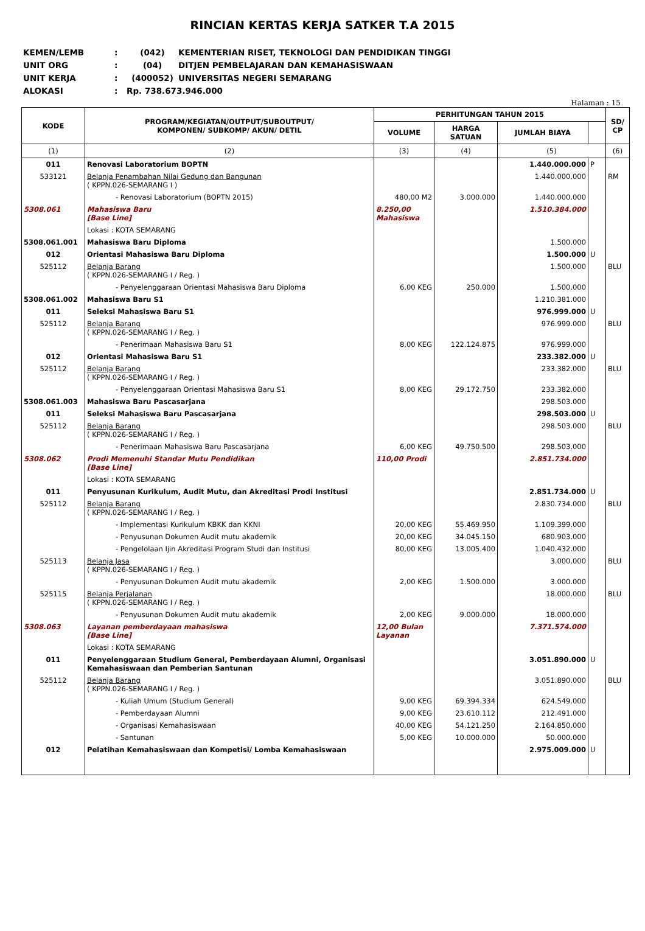RINCIAN KERTAS KERJA SATKER T.A 2015
KEMEN/LEMB: (042) KEMENTERIAN RISET, TEKNOLOGI DAN PENDIDIKAN TINGGI
UNIT ORG: (04) DITJEN PEMBELAJARAN DAN KEMAHASISWAAN
UNIT KERJA: (400052) UNIVERSITAS NEGERI SEMARANG
ALOKASI: Rp. 738.673.946.000
Halaman : 15
| KODE | PROGRAM/KEGIATAN/OUTPUT/SUBOUTPUT/ KOMPONEN/ SUBKOMP/ AKUN/ DETIL | PERHITUNGAN TAHUN 2015 | | | | SD/ CP |
| --- | --- | --- | --- | --- | --- | --- |
| | | VOLUME | HARGA SATUAN | JUMLAH BIAYA | | |
| (1) | (2) | (3) | (4) | (5) | | (6) |
| 011 | Renovasi Laboratorium BOPTN | | | 1.440.000.000 | P | |
| 533121 | Belanja Penambahan Nilai Gedung dan Bangunan ( KPPN.026-SEMARANG I ) | | | 1.440.000.000 | | RM |
| | - Renovasi Laboratorium (BOPTN 2015) | 480,00 M2 | 3.000.000 | 1.440.000.000 | | |
| 5308.061 | Mahasiswa Baru [Base Line] | 8.250,00 Mahasiswa | | 1.510.384.000 | | |
| | Lokasi : KOTA SEMARANG | | | | | |
| 5308.061.001 | Mahasiswa Baru Diploma | | | 1.500.000 | | |
| 012 | Orientasi Mahasiswa Baru Diploma | | | 1.500.000 | U | |
| 525112 | Belanja Barang ( KPPN.026-SEMARANG I / Reg. ) | | | 1.500.000 | | BLU |
| | - Penyelenggaraan Orientasi Mahasiswa Baru Diploma | 6,00 KEG | 250.000 | 1.500.000 | | |
| 5308.061.002 | Mahasiswa Baru S1 | | | 1.210.381.000 | | |
| 011 | Seleksi Mahasiswa Baru S1 | | | 976.999.000 | U | |
| 525112 | Belanja Barang ( KPPN.026-SEMARANG I / Reg. ) | | | 976.999.000 | | BLU |
| | - Penerimaan Mahasiswa Baru S1 | 8,00 KEG | 122.124.875 | 976.999.000 | | |
| 012 | Orientasi Mahasiswa Baru S1 | | | 233.382.000 | U | |
| 525112 | Belanja Barang ( KPPN.026-SEMARANG I / Reg. ) | | | 233.382.000 | | BLU |
| | - Penyelenggaraan Orientasi Mahasiswa Baru S1 | 8,00 KEG | 29.172.750 | 233.382.000 | | |
| 5308.061.003 | Mahasiswa Baru Pascasarjana | | | 298.503.000 | | |
| 011 | Seleksi Mahasiswa Baru Pascasarjana | | | 298.503.000 | U | |
| 525112 | Belanja Barang ( KPPN.026-SEMARANG I / Reg. ) | | | 298.503.000 | | BLU |
| | - Penerimaan Mahasiswa Baru Pascasarjana | 6,00 KEG | 49.750.500 | 298.503.000 | | |
| 5308.062 | Prodi Memenuhi Standar Mutu Pendidikan [Base Line] | 110,00 Prodi | | 2.851.734.000 | | |
| | Lokasi : KOTA SEMARANG | | | | | |
| 011 | Penyusunan Kurikulum, Audit Mutu, dan Akreditasi Prodi Institusi | | | 2.851.734.000 | U | |
| 525112 | Belanja Barang ( KPPN.026-SEMARANG I / Reg. ) | | | 2.830.734.000 | | BLU |
| | - Implementasi Kurikulum KBKK dan KKNI | 20,00 KEG | 55.469.950 | 1.109.399.000 | | |
| | - Penyusunan Dokumen Audit mutu akademik | 20,00 KEG | 34.045.150 | 680.903.000 | | |
| | - Pengelolaan Ijin Akreditasi Program Studi dan Institusi | 80,00 KEG | 13.005.400 | 1.040.432.000 | | |
| 525113 | Belanja Jasa ( KPPN.026-SEMARANG I / Reg. ) | | | 3.000.000 | | BLU |
| | - Penyusunan Dokumen Audit mutu akademik | 2,00 KEG | 1.500.000 | 3.000.000 | | |
| 525115 | Belanja Perjalanan ( KPPN.026-SEMARANG I / Reg. ) | | | 18.000.000 | | BLU |
| | - Penyusunan Dokumen Audit mutu akademik | 2,00 KEG | 9.000.000 | 18.000.000 | | |
| 5308.063 | Layanan pemberdayaan mahasiswa [Base Line] | 12,00 Bulan Layanan | | 7.371.574.000 | | |
| | Lokasi : KOTA SEMARANG | | | | | |
| 011 | Penyelenggaraan Studium General, Pemberdayaan Alumni, Organisasi Kemahasiswaan dan Pemberian Santunan | | | 3.051.890.000 | U | |
| 525112 | Belanja Barang ( KPPN.026-SEMARANG I / Reg. ) | | | 3.051.890.000 | | BLU |
| | - Kuliah Umum (Studium General) | 9,00 KEG | 69.394.334 | 624.549.000 | | |
| | - Pemberdayaan Alumni | 9,00 KEG | 23.610.112 | 212.491.000 | | |
| | - Organisasi Kemahasiswaan | 40,00 KEG | 54.121.250 | 2.164.850.000 | | |
| | - Santunan | 5,00 KEG | 10.000.000 | 50.000.000 | | |
| 012 | Pelatihan Kemahasiswaan dan Kompetisi/ Lomba Kemahasiswaan | | | 2.975.009.000 | U | |